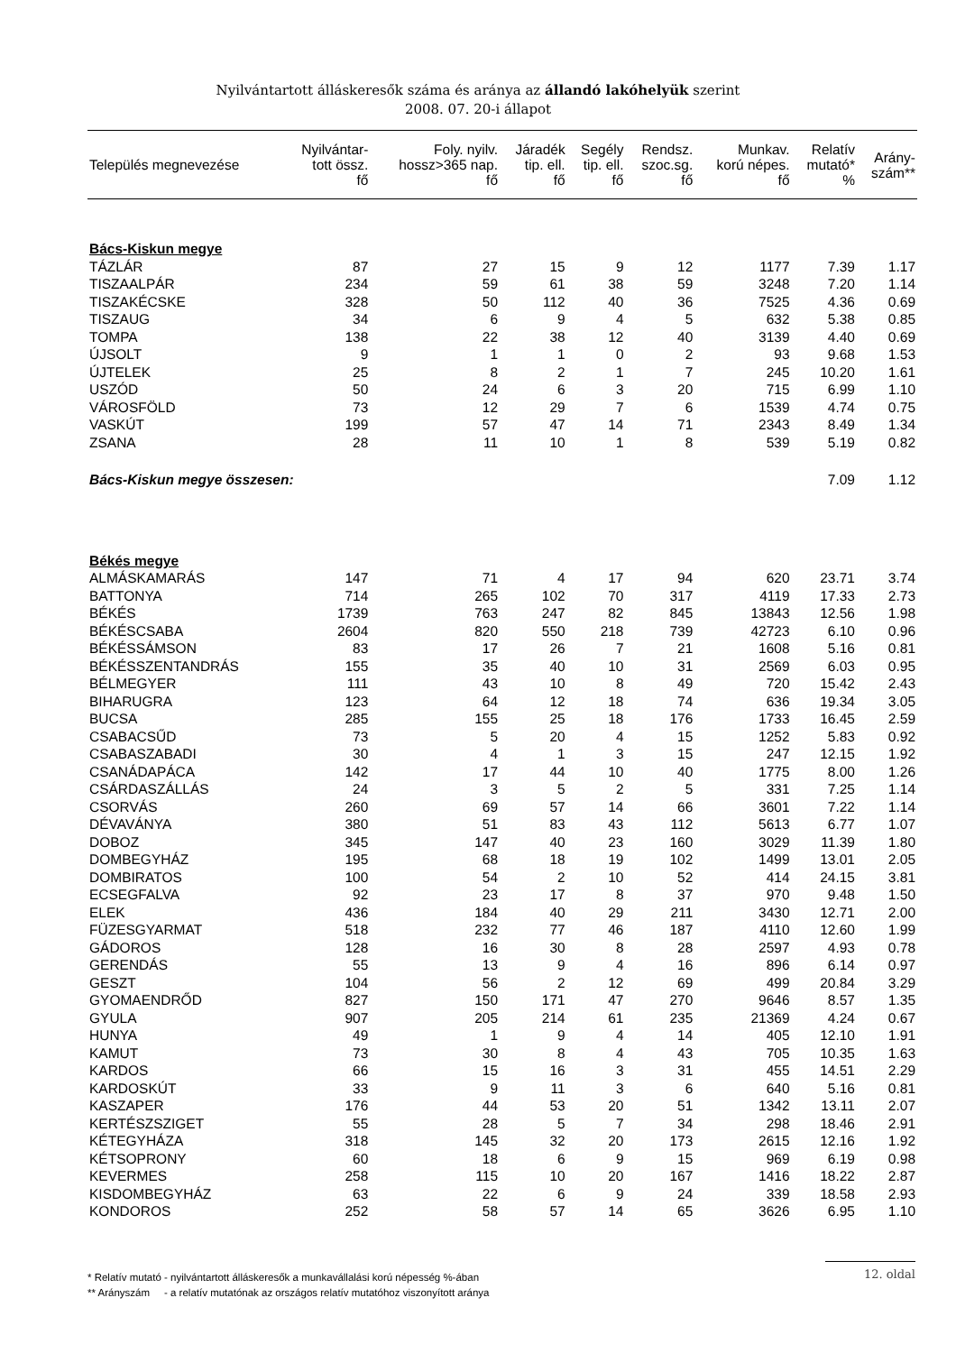Nyilvántartott álláskeresők száma és aránya az állandó lakóhelyük szerint
2008. 07. 20-i állapot
| Település megnevezése | Nyilvántar- tott össz. fő | Foly. nyilv. hossz>365 nap. fő | Járadék tip. ell. fő | Segély tip. ell. fő | Rendsz. szoc.sg. fő | Munkav. korú népes. fő | Relatív mutató* % | Arány- szám** |
| --- | --- | --- | --- | --- | --- | --- | --- | --- |
| Bács-Kiskun megye | | | | | | | | |
| TÁZLÁR | 87 | 27 | 15 | 9 | 12 | 1177 | 7.39 | 1.17 |
| TISZAALPÁR | 234 | 59 | 61 | 38 | 59 | 3248 | 7.20 | 1.14 |
| TISZAKÉCSKE | 328 | 50 | 112 | 40 | 36 | 7525 | 4.36 | 0.69 |
| TISZAUG | 34 | 6 | 9 | 4 | 5 | 632 | 5.38 | 0.85 |
| TOMPA | 138 | 22 | 38 | 12 | 40 | 3139 | 4.40 | 0.69 |
| ÚJSOLT | 9 | 1 | 1 | 0 | 2 | 93 | 9.68 | 1.53 |
| ÚJTELEK | 25 | 8 | 2 | 1 | 7 | 245 | 10.20 | 1.61 |
| USZÓD | 50 | 24 | 6 | 3 | 20 | 715 | 6.99 | 1.10 |
| VÁROSFÖLD | 73 | 12 | 29 | 7 | 6 | 1539 | 4.74 | 0.75 |
| VASKÚT | 199 | 57 | 47 | 14 | 71 | 2343 | 8.49 | 1.34 |
| ZSANA | 28 | 11 | 10 | 1 | 8 | 539 | 5.19 | 0.82 |
| Bács-Kiskun megye összesen: | | | | | | | 7.09 | 1.12 |
| Békés megye | | | | | | | | |
| ALMÁSKAMARÁS | 147 | 71 | 4 | 17 | 94 | 620 | 23.71 | 3.74 |
| BATTONYA | 714 | 265 | 102 | 70 | 317 | 4119 | 17.33 | 2.73 |
| BÉKÉS | 1739 | 763 | 247 | 82 | 845 | 13843 | 12.56 | 1.98 |
| BÉKÉSCSABA | 2604 | 820 | 550 | 218 | 739 | 42723 | 6.10 | 0.96 |
| BÉKÉSSÁMSON | 83 | 17 | 26 | 7 | 21 | 1608 | 5.16 | 0.81 |
| BÉKÉSSZENTANDRÁS | 155 | 35 | 40 | 10 | 31 | 2569 | 6.03 | 0.95 |
| BÉLMEGYER | 111 | 43 | 10 | 8 | 49 | 720 | 15.42 | 2.43 |
| BIHARUGRA | 123 | 64 | 12 | 18 | 74 | 636 | 19.34 | 3.05 |
| BUCSA | 285 | 155 | 25 | 18 | 176 | 1733 | 16.45 | 2.59 |
| CSABACSŰD | 73 | 5 | 20 | 4 | 15 | 1252 | 5.83 | 0.92 |
| CSABASZABADI | 30 | 4 | 1 | 3 | 15 | 247 | 12.15 | 1.92 |
| CSANÁDAPÁCA | 142 | 17 | 44 | 10 | 40 | 1775 | 8.00 | 1.26 |
| CSÁRDASZÁLLÁS | 24 | 3 | 5 | 2 | 5 | 331 | 7.25 | 1.14 |
| CSORVÁS | 260 | 69 | 57 | 14 | 66 | 3601 | 7.22 | 1.14 |
| DÉVAVÁNYA | 380 | 51 | 83 | 43 | 112 | 5613 | 6.77 | 1.07 |
| DOBOZ | 345 | 147 | 40 | 23 | 160 | 3029 | 11.39 | 1.80 |
| DOMBEGYHÁZ | 195 | 68 | 18 | 19 | 102 | 1499 | 13.01 | 2.05 |
| DOMBIRATOS | 100 | 54 | 2 | 10 | 52 | 414 | 24.15 | 3.81 |
| ECSEGFALVA | 92 | 23 | 17 | 8 | 37 | 970 | 9.48 | 1.50 |
| ELEK | 436 | 184 | 40 | 29 | 211 | 3430 | 12.71 | 2.00 |
| FÜZESGYARMAT | 518 | 232 | 77 | 46 | 187 | 4110 | 12.60 | 1.99 |
| GÁDOROS | 128 | 16 | 30 | 8 | 28 | 2597 | 4.93 | 0.78 |
| GERENDÁS | 55 | 13 | 9 | 4 | 16 | 896 | 6.14 | 0.97 |
| GESZT | 104 | 56 | 2 | 12 | 69 | 499 | 20.84 | 3.29 |
| GYOMAENDRŐD | 827 | 150 | 171 | 47 | 270 | 9646 | 8.57 | 1.35 |
| GYULA | 907 | 205 | 214 | 61 | 235 | 21369 | 4.24 | 0.67 |
| HUNYA | 49 | 1 | 9 | 4 | 14 | 405 | 12.10 | 1.91 |
| KAMUT | 73 | 30 | 8 | 4 | 43 | 705 | 10.35 | 1.63 |
| KARDOS | 66 | 15 | 16 | 3 | 31 | 455 | 14.51 | 2.29 |
| KARDOSKÚT | 33 | 9 | 11 | 3 | 6 | 640 | 5.16 | 0.81 |
| KASZAPER | 176 | 44 | 53 | 20 | 51 | 1342 | 13.11 | 2.07 |
| KERTÉSZSZIGET | 55 | 28 | 5 | 7 | 34 | 298 | 18.46 | 2.91 |
| KÉTEGYHÁZA | 318 | 145 | 32 | 20 | 173 | 2615 | 12.16 | 1.92 |
| KÉTSOPRONY | 60 | 18 | 6 | 9 | 15 | 969 | 6.19 | 0.98 |
| KEVERMES | 258 | 115 | 10 | 20 | 167 | 1416 | 18.22 | 2.87 |
| KISDOMBEGYHÁZ | 63 | 22 | 6 | 9 | 24 | 339 | 18.58 | 2.93 |
| KONDOROS | 252 | 58 | 57 | 14 | 65 | 3626 | 6.95 | 1.10 |
* Relatív mutató - nyilvántartott álláskeresők a munkavállalási korú népesség %-ában
** Arányszám - a relatív mutatónak az országos relatív mutatóhoz viszonyított aránya
12. oldal